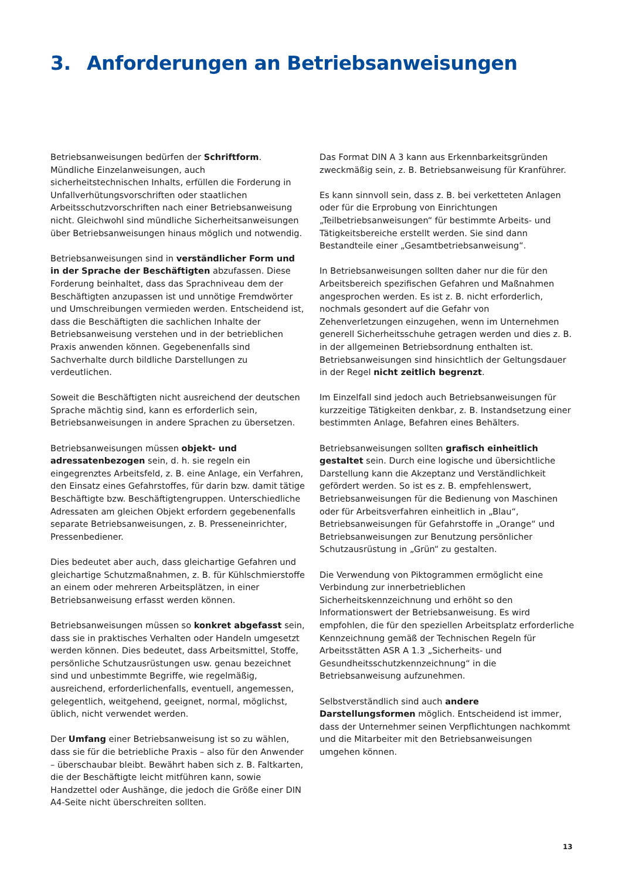3. Anforderungen an Betriebsanweisungen
Betriebsanweisungen bedürfen der Schriftform. Mündliche Einzelanweisungen, auch sicherheitstechnischen Inhalts, erfüllen die Forderung in Unfallverhütungsvorschriften oder staatlichen Arbeitsschutzvorschriften nach einer Betriebsanweisung nicht. Gleichwohl sind mündliche Sicherheitsanweisungen über Betriebsanweisungen hinaus möglich und notwendig.
Betriebsanweisungen sind in verständlicher Form und in der Sprache der Beschäftigten abzufassen. Diese Forderung beinhaltet, dass das Sprachniveau dem der Beschäftigten anzupassen ist und unnötige Fremdwörter und Umschreibungen vermieden werden. Entscheidend ist, dass die Beschäftigten die sachlichen Inhalte der Betriebsanweisung verstehen und in der betrieblichen Praxis anwenden können. Gegebenenfalls sind Sachverhalte durch bildliche Darstellungen zu verdeutlichen.
Soweit die Beschäftigten nicht ausreichend der deutschen Sprache mächtig sind, kann es erforderlich sein, Betriebsanweisungen in andere Sprachen zu übersetzen.
Betriebsanweisungen müssen objekt- und adressatenbezogen sein, d. h. sie regeln ein eingegrenztes Arbeitsfeld, z. B. eine Anlage, ein Verfahren, den Einsatz eines Gefahrstoffes, für darin bzw. damit tätige Beschäftigte bzw. Beschäftigtengruppen. Unterschiedliche Adressaten am gleichen Objekt erfordern gegebenenfalls separate Betriebsanweisungen, z. B. Presseneinrichter, Pressenbediener.
Dies bedeutet aber auch, dass gleichartige Gefahren und gleichartige Schutzmaßnahmen, z. B. für Kühlschmierstoffe an einem oder mehreren Arbeitsplätzen, in einer Betriebsanweisung erfasst werden können.
Betriebsanweisungen müssen so konkret abgefasst sein, dass sie in praktisches Verhalten oder Handeln umgesetzt werden können. Dies bedeutet, dass Arbeitsmittel, Stoffe, persönliche Schutzausrüstungen usw. genau bezeichnet sind und unbestimmte Begriffe, wie regelmäßig, ausreichend, erforderlichenfalls, eventuell, angemessen, gelegentlich, weitgehend, geeignet, normal, möglichst, üblich, nicht verwendet werden.
Der Umfang einer Betriebsanweisung ist so zu wählen, dass sie für die betriebliche Praxis – also für den Anwender – überschaubar bleibt. Bewährt haben sich z. B. Faltkarten, die der Beschäftigte leicht mitführen kann, sowie Handzettel oder Aushänge, die jedoch die Größe einer DIN A4-Seite nicht überschreiten sollten.
Das Format DIN A 3 kann aus Erkennbarkeitsgründen zweckmäßig sein, z. B. Betriebsanweisung für Kranführer.
Es kann sinnvoll sein, dass z. B. bei verketteten Anlagen oder für die Erprobung von Einrichtungen „Teilbetriebsanweisungen“ für bestimmte Arbeits- und Tätigkeitsbereiche erstellt werden. Sie sind dann Bestandteile einer „Gesamtbetriebsanweisung“.
In Betriebsanweisungen sollten daher nur die für den Arbeitsbereich spezifischen Gefahren und Maßnahmen angesprochen werden. Es ist z. B. nicht erforderlich, nochmals gesondert auf die Gefahr von Zehenverletzungen einzugehen, wenn im Unternehmen generell Sicherheitsschuhe getragen werden und dies z. B. in der allgemeinen Betriebsordnung enthalten ist. Betriebsanweisungen sind hinsichtlich der Geltungsdauer in der Regel nicht zeitlich begrenzt.
Im Einzelfall sind jedoch auch Betriebsanweisungen für kurzzeitige Tätigkeiten denkbar, z. B. Instandsetzung einer bestimmten Anlage, Befahren eines Behälters.
Betriebsanweisungen sollten grafisch einheitlich gestaltet sein. Durch eine logische und übersichtliche Darstellung kann die Akzeptanz und Verständlichkeit gefördert werden. So ist es z. B. empfehlenswert, Betriebsanweisungen für die Bedienung von Maschinen oder für Arbeitsverfahren einheitlich in „Blau“, Betriebsanweisungen für Gefahrstoffe in „Orange“ und Betriebsanweisungen zur Benutzung persönlicher Schutzausrüstung in „Grün“ zu gestalten.
Die Verwendung von Piktogrammen ermöglicht eine Verbindung zur innerbetrieblichen Sicherheitskennzeichnung und erhöht so den Informationswert der Betriebsanweisung. Es wird empfohlen, die für den speziellen Arbeitsplatz erforderliche Kennzeichnung gemäß der Technischen Regeln für Arbeitsstätten ASR A 1.3 „Sicherheits- und Gesundheitsschutzkennzeichnung“ in die Betriebsanweisung aufzunehmen.
Selbstverständlich sind auch andere Darstellungsformen möglich. Entscheidend ist immer, dass der Unternehmer seinen Verpflichtungen nachkommt und die Mitarbeiter mit den Betriebsanweisungen umgehen können.
13